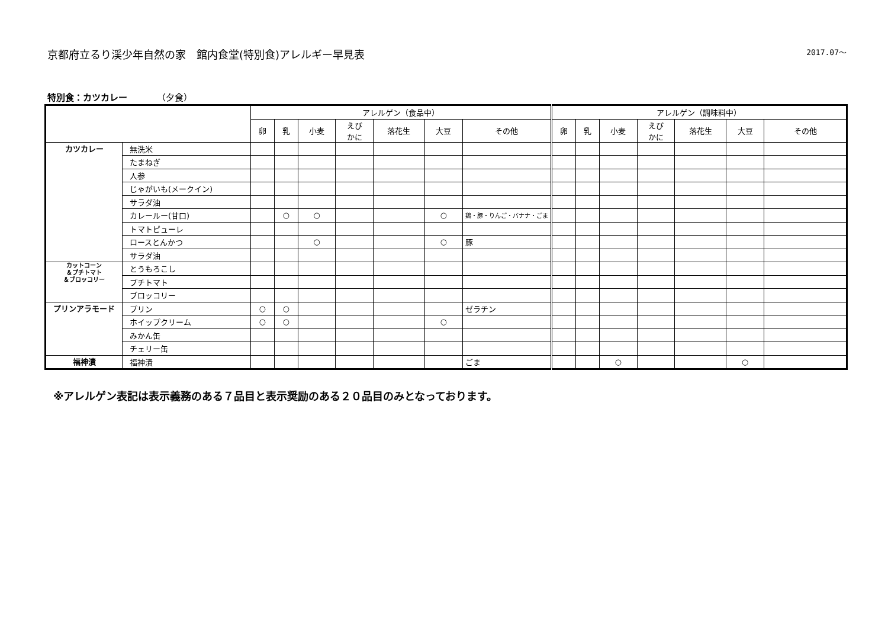京都府立るり渓少年自然の家　館内食堂(特別食)アレルギー早見表 2017.07～
特別食：カツカレー （夕食）
| | | アレルゲン（食品中） | | | | | | | アレルゲン（調味料中） | | | | | | |
| --- | --- | --- | --- | --- | --- | --- | --- | --- | --- | --- | --- | --- | --- | --- | --- |
| | | 卵 | 乳 | 小麦 | えび かに | 落花生 | 大豆 | その他 | 卵 | 乳 | 小麦 | えび かに | 落花生 | 大豆 | その他 |
| カツカレー | 無洗米 | | | | | | | | | | | | | | |
| | たまねぎ | | | | | | | | | | | | | | |
| | 人参 | | | | | | | | | | | | | | |
| | じゃがいも(メークイン) | | | | | | | | | | | | | | |
| | サラダ油 | | | | | | | | | | | | | | |
| | カレールー(甘口) | | ○ | ○ | | | ○ | 鶏・豚・りんご・バナナ・ごま | | | | | | | |
| | トマトピューレ | | | | | | | | | | | | | | |
| | ロースとんかつ | | | ○ | | | ○ | 豚 | | | | | | | |
| | サラダ油 | | | | | | | | | | | | | | |
| カットコーン ＆プチトマト ＆ブロッコリー | とうもろこし | | | | | | | | | | | | | | |
| | プチトマト | | | | | | | | | | | | | | |
| | ブロッコリー | | | | | | | | | | | | | | |
| プリンアラモード | プリン | ○ | ○ | | | | | ゼラチン | | | | | | | |
| | ホイップクリーム | ○ | ○ | | | | ○ | | | | | | | | |
| | みかん缶 | | | | | | | | | | | | | | |
| | チェリー缶 | | | | | | | | | | | | | | |
| 福神漬 | 福神漬 | | | | | | | ごま | | | ○ | | | ○ | |
※アレルゲン表記は表示義務のある７品目と表示奨励のある２０品目のみとなっております。